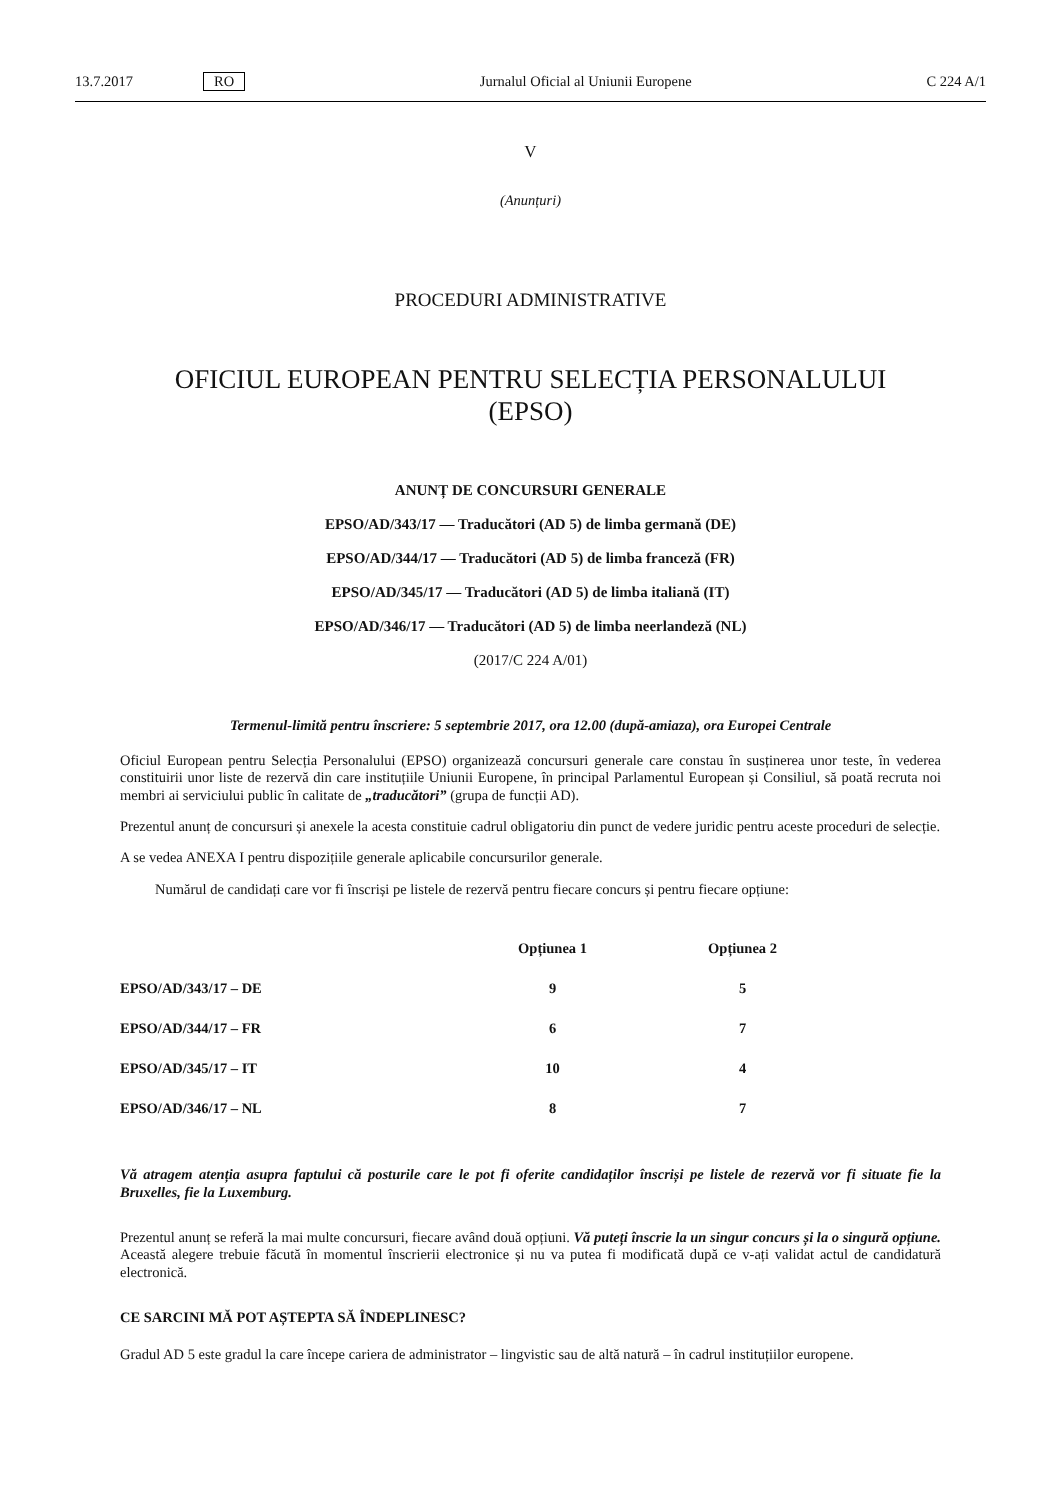13.7.2017 RO Jurnalul Oficial al Uniunii Europene C 224 A/1
V
(Anunțuri)
PROCEDURI ADMINISTRATIVE
OFICIUL EUROPEAN PENTRU SELECȚIA PERSONALULUI
(EPSO)
ANUNȚ DE CONCURSURI GENERALE
EPSO/AD/343/17 — Traducători (AD 5) de limba germană (DE)
EPSO/AD/344/17 — Traducători (AD 5) de limba franceză (FR)
EPSO/AD/345/17 — Traducători (AD 5) de limba italiană (IT)
EPSO/AD/346/17 — Traducători (AD 5) de limba neerlandeză (NL)
(2017/C 224 A/01)
Termenul-limită pentru înscriere: 5 septembrie 2017, ora 12.00 (după-amiaza), ora Europei Centrale
Oficiul European pentru Selecția Personalului (EPSO) organizează concursuri generale care constau în susținerea unor teste, în vederea constituirii unor liste de rezervă din care instituțiile Uniunii Europene, în principal Parlamentul European și Consiliul, să poată recruta noi membri ai serviciului public în calitate de „traducători” (grupa de funcții AD).
Prezentul anunț de concursuri și anexele la acesta constituie cadrul obligatoriu din punct de vedere juridic pentru aceste proceduri de selecție.
A se vedea ANEXA I pentru dispozițiile generale aplicabile concursurilor generale.
Numărul de candidați care vor fi înscriși pe listele de rezervă pentru fiecare concurs și pentru fiecare opțiune:
| | Opțiunea 1 | Opțiunea 2 |
| --- | --- | --- |
| EPSO/AD/343/17 – DE | 9 | 5 |
| EPSO/AD/344/17 – FR | 6 | 7 |
| EPSO/AD/345/17 – IT | 10 | 4 |
| EPSO/AD/346/17 – NL | 8 | 7 |
Vă atragem atenția asupra faptului că posturile care le pot fi oferite candidaților înscriși pe listele de rezervă vor fi situate fie la Bruxelles, fie la Luxemburg.
Prezentul anunț se referă la mai multe concursuri, fiecare având două opțiuni. Vă puteți înscrie la un singur concurs și la o singură opțiune. Această alegere trebuie făcută în momentul înscrierii electronice și nu va putea fi modificată după ce v-ați validat actul de candidatură electronică.
CE SARCINI MĂ POT AȘTEPTA SĂ ÎNDEPLINESC?
Gradul AD 5 este gradul la care începe cariera de administrator – lingvistic sau de altă natură – în cadrul instituțiilor europene.